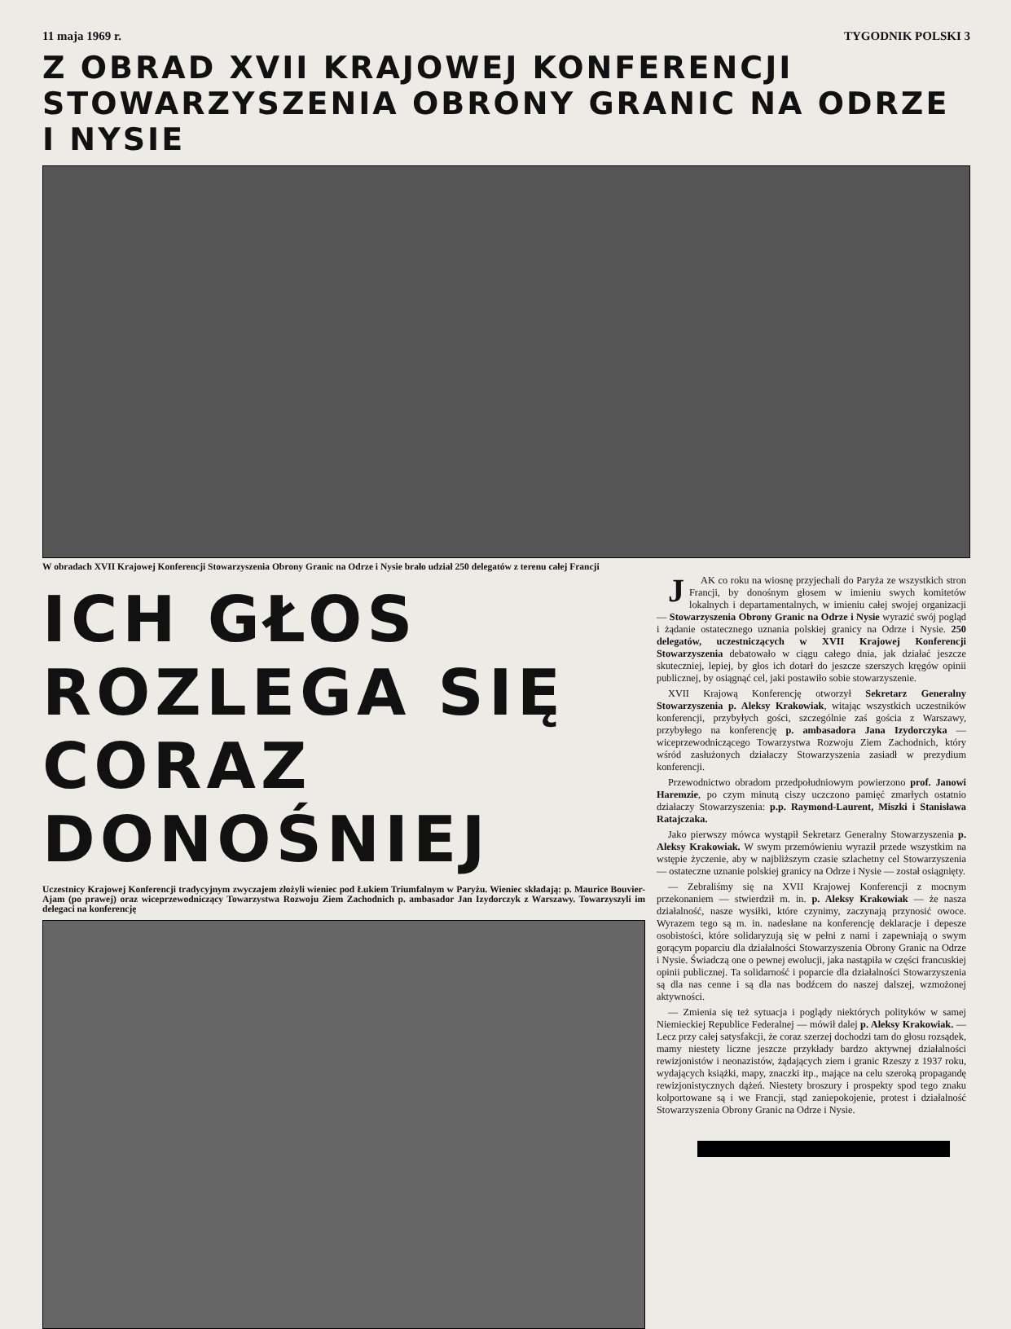11 maja 1969 r. TYGODNIK POLSKI 3
Z OBRAD XVII KRAJOWEJ KONFERENCJI
STOWARZYSZENIA OBRONY GRANIC NA ODRZE I NYSIE
W obradach XVII Krajowej Konferencji Stowarzyszenia Obrony Granic na Odrze i Nysie brało udział 250 delegatów z terenu całej Francji
ICH GŁOS
ROZLEGA SIĘ
CORAZ DONOŚNIEJ
Uczestnicy Krajowej Konferencji tradycyjnym zwyczajem złożyli wieniec pod Łukiem Triumfalnym w Paryżu. Wieniec składają: p. Maurice Bouvier-Ajam (po prawej) oraz wiceprzewodniczący Towarzystwa Rozwoju Ziem Zachodnich p. ambasador Jan Izydorczyk z Warszawy. Towarzyszyli im delegaci na konferencję
JAK co roku na wiosnę przyjechali do Paryża ze wszystkich stron Francji, by donośnym głosem w imieniu swych komitetów lokalnych i departamentalnych, w imieniu całej swojej organizacji — Stowarzyszenia Obrony Granic na Odrze i Nysie wyrazić swój pogląd i żądanie ostatecznego uznania polskiej granicy na Odrze i Nysie. 250 delegatów, uczestniczących w XVII Krajowej Konferencji Stowarzyszenia debatowało w ciągu całego dnia, jak działać jeszcze skuteczniej, lepiej, by głos ich dotarł do jeszcze szerszych kręgów opinii publicznej, by osiągnąć cel, jaki postawiło sobie stowarzyszenie.
XVII Krajową Konferencję otworzył Sekretarz Generalny Stowarzyszenia p. Aleksy Krakowiak, witając wszystkich uczestników konferencji, przybyłych gości, szczególnie zaś gościa z Warszawy, przybyłego na konferencję p. ambasadora Jana Izydorczyka — wiceprzewodniczącego Towarzystwa Rozwoju Ziem Zachodnich, który wśród zasłużonych działaczy Stowarzyszenia zasiadł w prezydium konferencji.
Przewodnictwo obradom przedpołudniowym powierzono prof. Janowi Haremzie, po czym minutą ciszy uczczono pamięć zmarłych ostatnio działaczy Stowarzyszenia: p.p. Raymond-Laurent, Miszki i Stanisława Ratajczaka.
Jako pierwszy mówca wystąpił Sekretarz Generalny Stowarzyszenia p. Aleksy Krakowiak. W swym przemówieniu wyraził przede wszystkim na wstępie życzenie, aby w najbliższym czasie szlachetny cel Stowarzyszenia — ostateczne uznanie polskiej granicy na Odrze i Nysie — został osiągnięty.
— Zebraliśmy się na XVII Krajowej Konferencji z mocnym przekonaniem — stwierdził m. in. p. Aleksy Krakowiak — że nasza działalność, nasze wysiłki, które czynimy, zaczynają przynosić owoce. Wyrazem tego są m. in. nadesłane na konferencję deklaracje i depesze osobistości, które solidaryzują się w pełni z nami i zapewniają o swym gorącym poparciu dla działalności Stowarzyszenia Obrony Granic na Odrze i Nysie. Świadczą one o pewnej ewolucji, jaka nastąpiła w części francuskiej opinii publicznej. Ta solidarność i poparcie dla działalności Stowarzyszenia są dla nas cenne i są dla nas bodźcem do naszej dalszej, wzmożonej aktywności.
— Zmienia się też sytuacja i poglądy niektórych polityków w samej Niemieckiej Republice Federalnej — mówił dalej p. Aleksy Krakowiak. — Lecz przy całej satysfakcji, że coraz szerzej dochodzi tam do głosu rozsądek, mamy niestety liczne jeszcze przykłady bardzo aktywnej działalności rewizjonistów i neonazistów, żądających ziem i granic Rzeszy z 1937 roku, wydających książki, mapy, znaczki itp., mające na celu szeroką propagandę rewizjonistycznych dążeń. Niestety broszury i prospekty spod tego znaku kolportowane są i we Francji, stąd zaniepokojenie, protest i działalność Stowarzyszenia Obrony Granic na Odrze i Nysie.